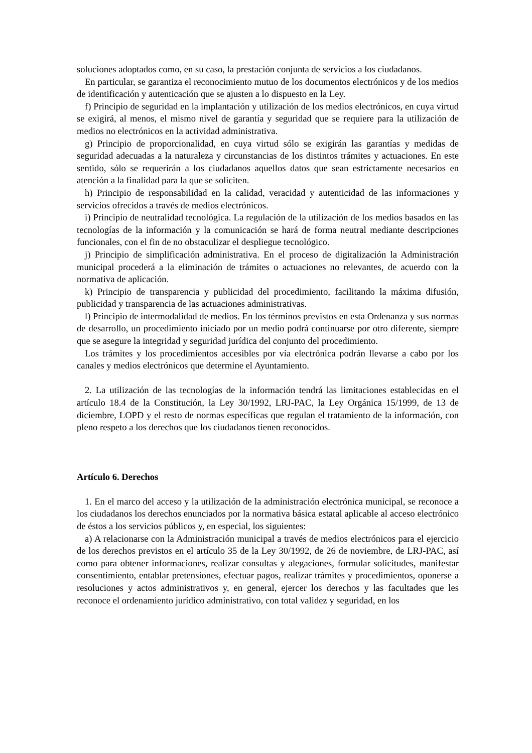soluciones adoptados como, en su caso, la prestación conjunta de servicios a los ciudadanos.
En particular, se garantiza el reconocimiento mutuo de los documentos electrónicos y de los medios de identificación y autenticación que se ajusten a lo dispuesto en la Ley.
f) Principio de seguridad en la implantación y utilización de los medios electrónicos, en cuya virtud se exigirá, al menos, el mismo nivel de garantía y seguridad que se requiere para la utilización de medios no electrónicos en la actividad administrativa.
g) Principio de proporcionalidad, en cuya virtud sólo se exigirán las garantías y medidas de seguridad adecuadas a la naturaleza y circunstancias de los distintos trámites y actuaciones. En este sentido, sólo se requerirán a los ciudadanos aquellos datos que sean estrictamente necesarios en atención a la finalidad para la que se soliciten.
h) Principio de responsabilidad en la calidad, veracidad y autenticidad de las informaciones y servicios ofrecidos a través de medios electrónicos.
i) Principio de neutralidad tecnológica. La regulación de la utilización de los medios basados en las tecnologías de la información y la comunicación se hará de forma neutral mediante descripciones funcionales, con el fin de no obstaculizar el despliegue tecnológico.
j) Principio de simplificación administrativa. En el proceso de digitalización la Administración municipal procederá a la eliminación de trámites o actuaciones no relevantes, de acuerdo con la normativa de aplicación.
k) Principio de transparencia y publicidad del procedimiento, facilitando la máxima difusión, publicidad y transparencia de las actuaciones administrativas.
l) Principio de intermodalidad de medios. En los términos previstos en esta Ordenanza y sus normas de desarrollo, un procedimiento iniciado por un medio podrá continuarse por otro diferente, siempre que se asegure la integridad y seguridad jurídica del conjunto del procedimiento.
Los trámites y los procedimientos accesibles por vía electrónica podrán llevarse a cabo por los canales y medios electrónicos que determine el Ayuntamiento.
2. La utilización de las tecnologías de la información tendrá las limitaciones establecidas en el artículo 18.4 de la Constitución, la Ley 30/1992, LRJ-PAC, la Ley Orgánica 15/1999, de 13 de diciembre, LOPD y el resto de normas específicas que regulan el tratamiento de la información, con pleno respeto a los derechos que los ciudadanos tienen reconocidos.
Artículo 6. Derechos
1. En el marco del acceso y la utilización de la administración electrónica municipal, se reconoce a los ciudadanos los derechos enunciados por la normativa básica estatal aplicable al acceso electrónico de éstos a los servicios públicos y, en especial, los siguientes:
a) A relacionarse con la Administración municipal a través de medios electrónicos para el ejercicio de los derechos previstos en el artículo 35 de la Ley 30/1992, de 26 de noviembre, de LRJ-PAC, así como para obtener informaciones, realizar consultas y alegaciones, formular solicitudes, manifestar consentimiento, entablar pretensiones, efectuar pagos, realizar trámites y procedimientos, oponerse a resoluciones y actos administrativos y, en general, ejercer los derechos y las facultades que les reconoce el ordenamiento jurídico administrativo, con total validez y seguridad, en los